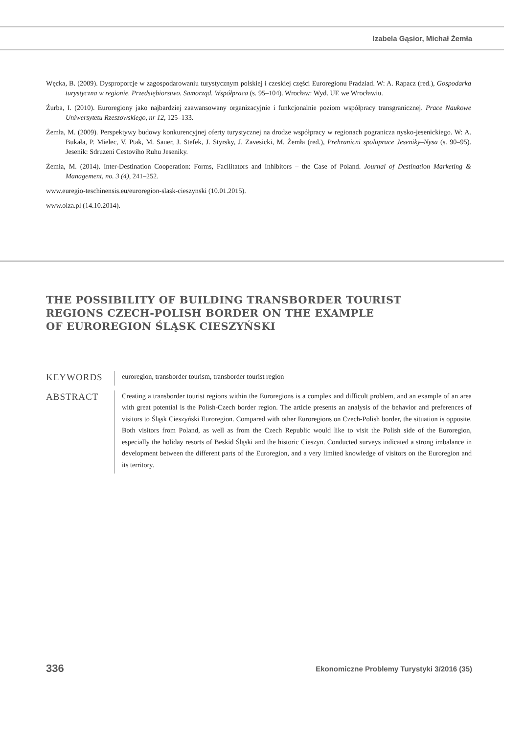Izabela Gąsior, Michał Żemła
Węcka, B. (2009). Dysproporcje w zagospodarowaniu turystycznym polskiej i czeskiej części Euroregionu Pradziad. W: A. Rapacz (red.), Gospodarka turystyczna w regionie. Przedsiębiorstwo. Samorząd. Współpraca (s. 95–104). Wrocław: Wyd. UE we Wrocławiu.
Źurba, I. (2010). Euroregiony jako najbardziej zaawansowany organizacyjnie i funkcjonalnie poziom współpracy transgranicznej. Prace Naukowe Uniwersytetu Rzeszowskiego, nr 12, 125–133.
Żemła, M. (2009). Perspektywy budowy konkurencyjnej oferty turystycznej na drodze współpracy w regionach pogranicza nysko-jesenickiego. W: A. Bukała, P. Mielec, V. Ptak, M. Sauer, J. Stefek, J. Styrsky, J. Zavesicki, M. Żemła (red.), Prehranicni spoluprace Jeseniky–Nysa (s. 90–95). Jesenik: Sdruzeni Cestoviho Ruhu Jeseniky.
Żemła, M. (2014). Inter-Destination Cooperation: Forms, Facilitators and Inhibitors – the Case of Poland. Journal of Destination Marketing & Management, no. 3 (4), 241–252.
www.euregio-teschinensis.eu/euroregion-slask-cieszynski (10.01.2015).
www.olza.pl (14.10.2014).
THE POSSIBILITY OF BUILDING TRANSBORDER TOURIST
REGIONS CZECH-POLISH BORDER ON THE EXAMPLE
OF EUROREGION ŚLĄSK CIESZYŃSKI
KEYWORDS
euroregion, transborder tourism, transborder tourist region
ABSTRACT
Creating a transborder tourist regions within the Euroregions is a complex and difficult problem, and an example of an area with great potential is the Polish-Czech border region. The article presents an analysis of the behavior and preferences of visitors to Śląsk Cieszyński Euroregion. Compared with other Euroregions on Czech-Polish border, the situation is opposite. Both visitors from Poland, as well as from the Czech Republic would like to visit the Polish side of the Euroregion, especially the holiday resorts of Beskid Śląski and the historic Cieszyn. Conducted surveys indicated a strong imbalance in development between the different parts of the Euroregion, and a very limited knowledge of visitors on the Euroregion and its territory.
336 Ekonomiczne Problemy Turystyki 3/2016 (35)